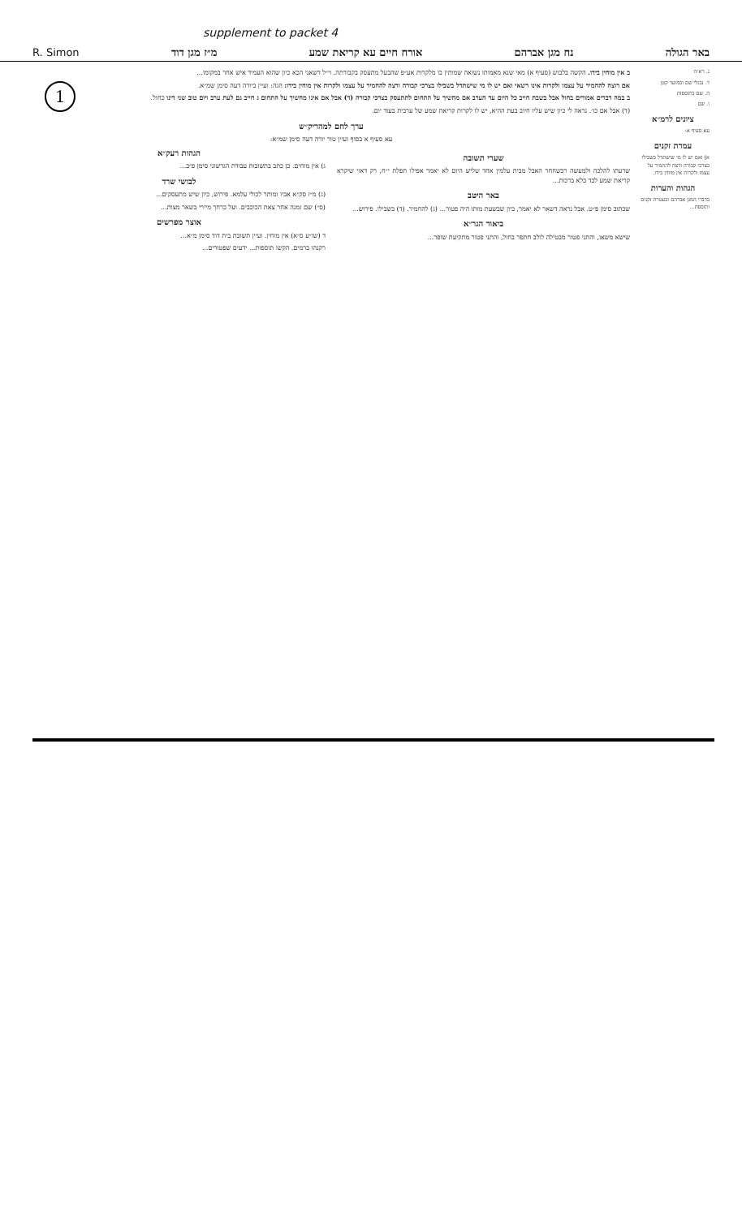supplement to packet 4
באר הגולה נח מגן אברהם אורח חיים עא קריאת שמע מ״ז מגן דוד R. Simon
1
ג. רא״ה
ד. נבגלי שם ובמועד קטן
ה. שם בתוספות
ו. שם
ציונים לרמ״א
עא סעיף א:
עמרת זקנים
א) ואם יש לו מי שישתדל בשבילו בצרכי קבורה ורצה להחמיר על עצמו ולקרות אין מוחין בידו.
הגהות והערות
בדברי המגן אברהם ובעטרת זקנים ותוספת...
ב אין מוחין בידו. הקשה בלבוש (סעיף א) מאי שנא מאמותו נשואה שמותין בו מלקרות אע״פ שהבעל מתעסק בקבורתה. וי״ל דשאני הכא כיון שהוא העמיד איש אחר במקומו...
אם רוצה להחמיר על עצמו ולקרות אינו רשאי ואם יש לו מי שישתדל בשבילו בצרכי קבורה ורצה להחמיר על עצמו ולקרות אין מוחין בידו: הגה: ועיין ביורה דעה סימן שמ״א.
ב במה דברים אמורים בחול אבל בשבת חייב כל היום עד הערב אם מחשיך על התחום לתתעסק בצרכי קבורה (ד) אבל אם אינו מחשיך על התחום ג חייב גם לעת ערב ויום טוב שני דינו כחול.
(ד) אבל אם כו׳. נראה לי כיון שיש עליו חיוב בעת ההיא, יש לו לקרות קריאת שמע של ערבית בעוד יום.
ערך לחם למהריק״ש
עא סעיף א בסוף ועיין טור יורה דעה סימן שמ״א:
שערי תשובה
שרעתו להלכה ולמעשה רכשחחר האבל מבית עלמין אחד שליש היום לא יאמר אפילו תפלת י״ח, רק דאוי שיקרא קריאת שמע לבד בלא ברכות...
באר היטב
שכתוב סימן פ״ט. אבל נראה דשאר לא יאמר, כיון שבשעת מותו היה פטור... (ג) להחמיר. (ד) בשבילו. פירוש...
ביאור הגר״א
שישא משאו, והתני פטור מבטילה לולב חתפר בחול, והתני פטור מתקיעת שופר...
הגהות רעק״א
ג) אין מוחים. כן כתב בתשובות עבודת הגרשוני סימן פ״ב...
לבושי שרד
(ג) מ״ז סק״א אביו ומותר לכולי עלמא. פירוש, כיון שיש מתעסקים...
(ס״) שם זמנה אחר צאת הכוכבים. ועל כרחך מיירי בשאר מצות...
אוצר מפרשים
ד (שו״ע ס״א) אין מוחין. ועיין תשובת בית דוד סימן מ״א...
רקנהו ברמים. הקשו תוספות... ידעים שפטורים...